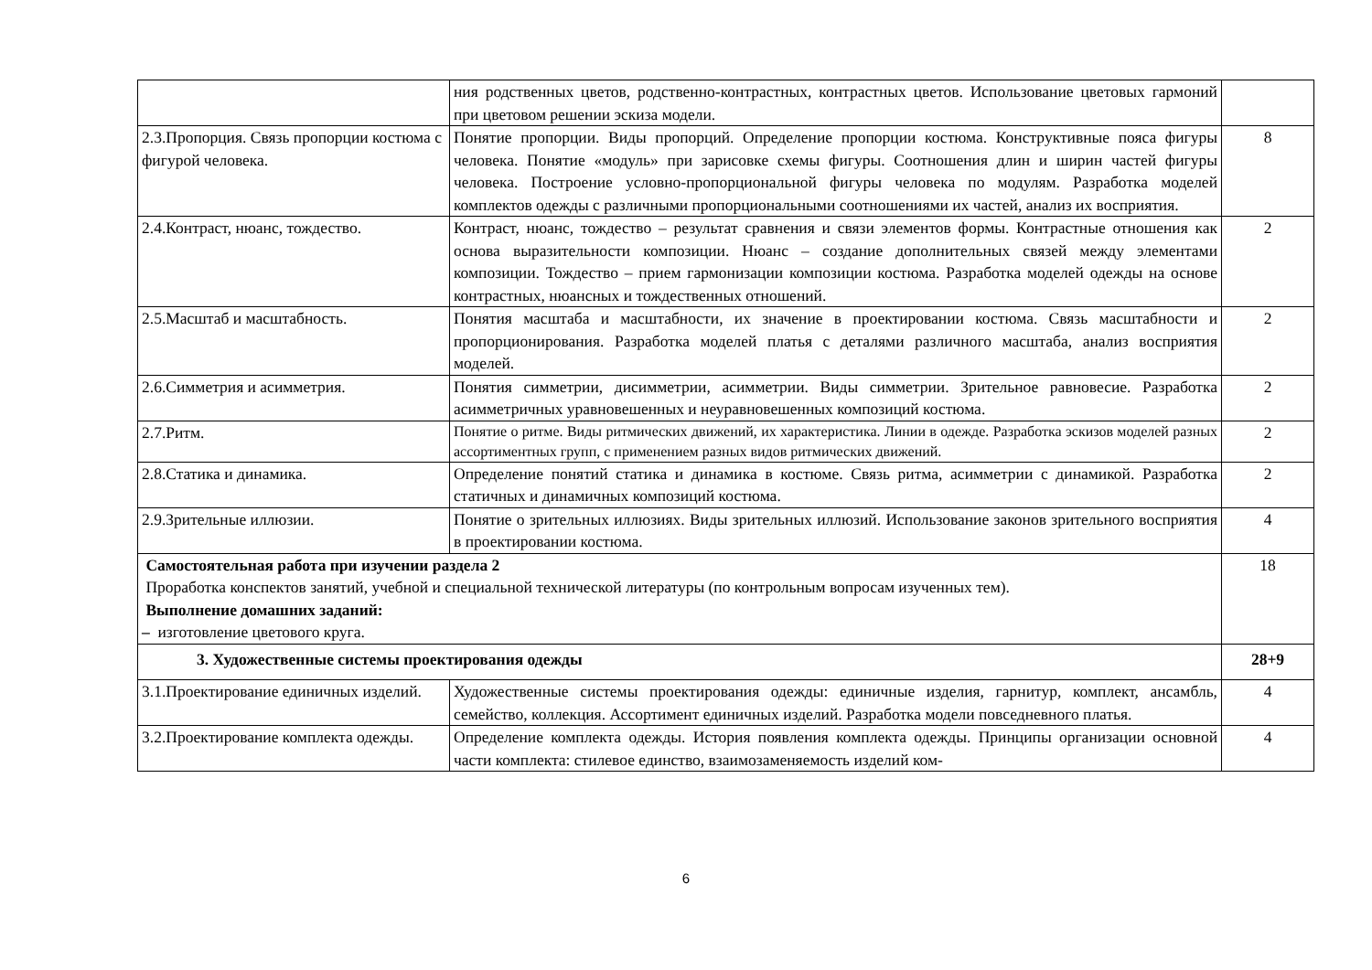| | ния родственных цветов, родственно-контрастных, контрастных цветов. Использование цветовых гармоний при цветовом решении эскиза модели. | |
| 2.3.Пропорция. Связь пропорции костюма с фигурой человека. | Понятие пропорции. Виды пропорций. Определение пропорции костюма. Конструктивные пояса фигуры человека. Понятие «модуль» при зарисовке схемы фигуры. Соотношения длин и ширин частей фигуры человека. Построение условно-пропорциональной фигуры человека по модулям. Разработка моделей комплектов одежды с различными пропорциональными соотношениями их частей, анализ их восприятия. | 8 |
| 2.4.Контраст, нюанс, тождество. | Контраст, нюанс, тождество – результат сравнения и связи элементов формы. Контрастные отношения как основа выразительности композиции. Нюанс – создание дополнительных связей между элементами композиции. Тождество – прием гармонизации композиции костюма. Разработка моделей одежды на основе контрастных, нюансных и тождественных отношений. | 2 |
| 2.5.Масштаб и масштабность. | Понятия масштаба и масштабности, их значение в проектировании костюма. Связь масштабности и пропорционирования. Разработка моделей платья с деталями различного масштаба, анализ восприятия моделей. | 2 |
| 2.6.Симметрия и асимметрия. | Понятия симметрии, дисимметрии, асимметрии. Виды симметрии. Зрительное равновесие. Разработка асимметричных уравновешенных и неуравновешенных композиций костюма. | 2 |
| 2.7.Ритм. | Понятие о ритме. Виды ритмических движений, их характеристика. Линии в одежде. Разработка эскизов моделей разных ассортиментных групп, с применением разных видов ритмических движений. | 2 |
| 2.8.Статика и динамика. | Определение понятий статика и динамика в костюме. Связь ритма, асимметрии с динамикой. Разработка статичных и динамичных композиций костюма. | 2 |
| 2.9.Зрительные иллюзии. | Понятие о зрительных иллюзиях. Виды зрительных иллюзий. Использование законов зрительного восприятия в проектировании костюма. | 4 |
| Самостоятельная работа при изучении раздела 2 Проработка конспектов занятий, учебной и специальной технической литературы (по контрольным вопросам изученных тем). Выполнение домашних заданий: – изготовление цветового круга. | | 18 |
| 3. Художественные системы проектирования одежды | | 28+9 |
| 3.1.Проектирование единичных изделий. | Художественные системы проектирования одежды: единичные изделия, гарнитур, комплект, ансамбль, семейство, коллекция. Ассортимент единичных изделий. Разработка модели повседневного платья. | 4 |
| 3.2.Проектирование комплекта одежды. | Определение комплекта одежды. История появления комплекта одежды. Принципы организации основной части комплекта: стилевое единство, взаимозаменяемость изделий ком- | 4 |
6